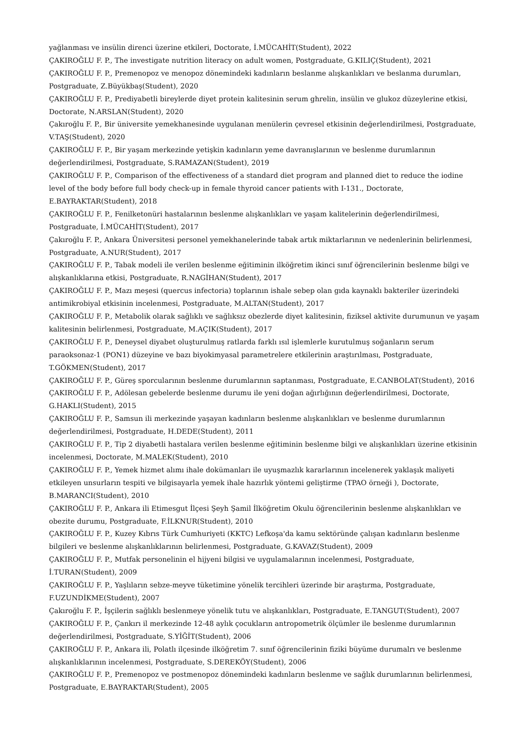yağlanması ve insülin direnci üzerine etkileri, Doctorate, İ.MÜCAHİT(Student), 2022
ÇAKIROĞLU F. P., The investigate nutrition literacy on adult women, Postgraduate, G.KILIÇ(Student), 2021
ÇAKIROĞLU F. P., Premenopoz ve menopoz dönemindeki kadınların beslanme alışkanlıkları ve beslanma durumları, Postgraduate, Z.Büyükbaş(Student), 2020
ÇAKIROĞLU F. P., Prediyabetli bireylerde diyet protein kalitesinin serum ghrelin, insülin ve glukoz düzeylerine etkisi, Doctorate, N.ARSLAN(Student), 2020
Çakıroğlu F. P., Bir üniversite yemekhanesinde uygulanan menülerin çevresel etkisinin değerlendirilmesi, Postgraduate, V.TAŞ(Student), 2020
ÇAKIROĞLU F. P., Bir yaşam merkezinde yetişkin kadınların yeme davranışlarının ve beslenme durumlarının değerlendirilmesi, Postgraduate, S.RAMAZAN(Student), 2019
ÇAKIROĞLU F. P., Comparison of the effectiveness of a standard diet program and planned diet to reduce the iodine level of the body before full body check-up in female thyroid cancer patients with I-131., Doctorate, E.BAYRAKTAR(Student), 2018
ÇAKIROĞLU F. P., Fenilketonüri hastalarının beslenme alışkanlıkları ve yaşam kalitelerinin değerlendirilmesi, Postgraduate, İ.MÜCAHİT(Student), 2017
Çakıroğlu F. P., Ankara Üniversitesi personel yemekhanelerinde tabak artık miktarlarının ve nedenlerinin belirlenmesi, Postgraduate, A.NUR(Student), 2017
ÇAKIROĞLU F. P., Tabak modeli ile verilen beslenme eğitiminin ilköğretim ikinci sınıf öğrencilerinin beslenme bilgi ve alışkanlıklarına etkisi, Postgraduate, R.NAGİHAN(Student), 2017
ÇAKIROĞLU F. P., Mazı meşesi (quercus infectoria) toplarının ishale sebep olan gıda kaynaklı bakteriler üzerindeki antimikrobiyal etkisinin incelenmesi, Postgraduate, M.ALTAN(Student), 2017
ÇAKIROĞLU F. P., Metabolik olarak sağlıklı ve sağlıksız obezlerde diyet kalitesinin, fiziksel aktivite durumunun ve yaşam kalitesinin belirlenmesi, Postgraduate, M.AÇIK(Student), 2017
ÇAKIROĞLU F. P., Deneysel diyabet oluşturulmuş ratlarda farklı ısıl işlemlerle kurutulmuş soğanların serum paraoksonaz-1 (PON1) düzeyine ve bazı biyokimyasal parametrelere etkilerinin araştırılması, Postgraduate, T.GÖKMEN(Student), 2017
ÇAKIROĞLU F. P., Güreş sporcularının beslenme durumlarının saptanması, Postgraduate, E.CANBOLAT(Student), 2016
ÇAKIROĞLU F. P., Adölesan gebelerde beslenme durumu ile yeni doğan ağırlığının değerlendirilmesi, Doctorate, G.HAKLI(Student), 2015
ÇAKIROĞLU F. P., Samsun ili merkezinde yaşayan kadınların beslenme alışkanlıkları ve beslenme durumlarının değerlendirilmesi, Postgraduate, H.DEDE(Student), 2011
ÇAKIROĞLU F. P., Tip 2 diyabetli hastalara verilen beslenme eğitiminin beslenme bilgi ve alışkanlıkları üzerine etkisinin incelenmesi, Doctorate, M.MALEK(Student), 2010
ÇAKIROĞLU F. P., Yemek hizmet alımı ihale dokümanları ile uyuşmazlık kararlarının incelenerek yaklaşık maliyeti etkileyen unsurların tespiti ve bilgisayarla yemek ihale hazırlık yöntemi geliştirme (TPAO örneği ), Doctorate, B.MARANCI(Student), 2010
ÇAKIROĞLU F. P., Ankara ili Etimesgut İlçesi Şeyh Şamil İlköğretim Okulu öğrencilerinin beslenme alışkanlıkları ve obezite durumu, Postgraduate, F.İLKNUR(Student), 2010
ÇAKIROĞLU F. P., Kuzey Kıbrıs Türk Cumhuriyeti (KKTC) Lefkoşa'da kamu sektöründe çalışan kadınların beslenme bilgileri ve beslenme alışkanlıklarının belirlenmesi, Postgraduate, G.KAVAZ(Student), 2009
ÇAKIROĞLU F. P., Mutfak personelinin el hijyeni bilgisi ve uygulamalarının incelenmesi, Postgraduate, İ.TURAN(Student), 2009
ÇAKIROĞLU F. P., Yaşlıların sebze-meyve tüketimine yönelik tercihleri üzerinde bir araştırma, Postgraduate, F.UZUNDİKME(Student), 2007
Çakıroğlu F. P., İşçilerin sağlıklı beslenmeye yönelik tutu ve alışkanlıkları, Postgraduate, E.TANGUT(Student), 2007
ÇAKIROĞLU F. P., Çankırı il merkezinde 12-48 aylık çocukların antropometrik ölçümler ile beslenme durumlarının değerlendirilmesi, Postgraduate, S.YİĞİT(Student), 2006
ÇAKIROĞLU F. P., Ankara ili, Polatlı ilçesinde ilköğretim 7. sınıf öğrencilerinin fiziki büyüme durumalrı ve beslenme alışkanlıklarının incelenmesi, Postgraduate, S.DEREKÖY(Student), 2006
ÇAKIROĞLU F. P., Premenopoz ve postmenopoz dönemindeki kadınların beslenme ve sağlık durumlarının belirlenmesi, Postgraduate, E.BAYRAKTAR(Student), 2005